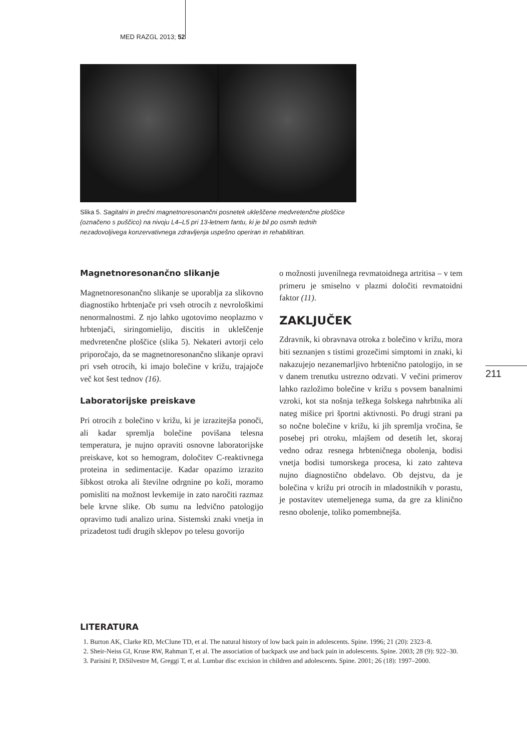MED RAZGL 2013; 52
Slika 5. Sagitalni in prečni magnetnoresonančni posnetek ukleščene medvretenčne ploščice (označeno s puščico) na nivoju L4–L5 pri 13-letnem fantu, ki je bil po osmih tednih nezadovoljivega konzervativnega zdravljenja uspešno operiran in rehabilitiran.
Magnetnoresonančno slikanje
Magnetnoresonančno slikanje se uporablja za slikovno diagnostiko hrbtenjače pri vseh otrocih z nevrološkimi nenormalnostmi. Z njo lahko ugotovimo neoplazmo v hrbtenjači, siringomielijo, discitis in ukleščenje medvretenčne ploščice (slika 5). Nekateri avtorji celo priporočajo, da se magnetnoresonančno slikanje opravi pri vseh otrocih, ki imajo bolečine v križu, trajajoče več kot šest tednov (16).
Laboratorijske preiskave
Pri otrocih z bolečino v križu, ki je izrazitejša ponoči, ali kadar spremlja bolečine povišana telesna temperatura, je nujno opraviti osnovne laboratorijske preiskave, kot so hemogram, določitev C-reaktivnega proteina in sedimentacije. Kadar opazimo izrazito šibkost otroka ali številne odrgnine po koži, moramo pomisliti na možnost levkemije in zato naročiti razmaz bele krvne slike. Ob sumu na ledvično patologijo opravimo tudi analizo urina. Sistemski znaki vnetja in prizadetost tudi drugih sklepov po telesu govorijo
o možnosti juvenilnega revmatoidnega artritisa – v tem primeru je smiselno v plazmi določiti revmatoidni faktor (11).
ZAKLJUČEK
Zdravnik, ki obravnava otroka z bolečino v križu, mora biti seznanjen s tistimi grozečimi simptomi in znaki, ki nakazujejo nezanemarljivo hrbtenično patologijo, in se v danem trenutku ustrezno odzvati. V večini primerov lahko razložimo bolečine v križu s povsem banalnimi vzroki, kot sta nošnja težkega šolskega nahrbtnika ali nateg mišice pri športni aktivnosti. Po drugi strani pa so nočne bolečine v križu, ki jih spremlja vročina, še posebej pri otroku, mlajšem od desetih let, skoraj vedno odraz resnega hrbteničnega obolenja, bodisi vnetja bodisi tumorskega procesa, ki zato zahteva nujno diagnostično obdelavo. Ob dejstvu, da je bolečina v križu pri otrocih in mladostnikih v porastu, je postavitev utemeljenega suma, da gre za klinično resno obolenje, toliko pomembnejša.
211
LITERATURA
1. Burton AK, Clarke RD, McClune TD, et al. The natural history of low back pain in adolescents. Spine. 1996; 21 (20): 2323–8.
2. Sheir-Neiss GI, Kruse RW, Rahman T, et al. The association of backpack use and back pain in adolescents. Spine. 2003; 28 (9): 922–30.
3. Parisini P, DiSilvestre M, Greggi T, et al. Lumbar disc excision in children and adolescents. Spine. 2001; 26 (18): 1997–2000.